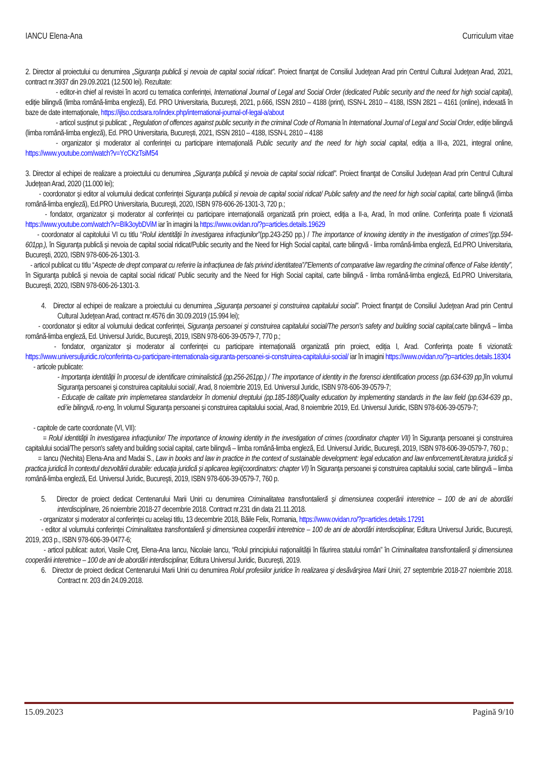IANCU Elena-Ana Curriculum vitae
2. Director al proiectului cu denumirea „Siguranţa publică şi nevoia de capital social ridicat”. Proiect finanţat de Consiliul Judeţean Arad prin Centrul Cultural Judeţean Arad, 2021, contract nr.3937 din 29.09.2021 (12.500 lei). Rezultate:
- editor-in chief al revistei în acord cu tematica conferinței, International Journal of Legal and Social Order (dedicated Public security and the need for high social capital), ediție bilingvă (limba română-limba engleză), Ed. PRO Universitaria, București, 2021, p.666, ISSN 2810 – 4188 (print), ISSN-L 2810 – 4188, ISSN 2821 – 4161 (online), indexată în baze de date internaționale, https://ijlso.ccdsara.ro/index.php/international-journal-of-legal-a/about
- articol susținut și publicat: „ Regulation of offences against public security in the criminal Code of Romania în International Journal of Legal and Social Order, ediție bilingvă (limba română-limba engleză), Ed. PRO Universitaria, București, 2021, ISSN 2810 – 4188, ISSN-L 2810 – 4188
- organizator și moderator al conferinței cu participare internațională Public security and the need for high social capital, ediția a III-a, 2021, integral online, https://www.youtube.com/watch?v=YcCKzTsiM54
3. Director al echipei de realizare a proiectului cu denumirea „Siguranţa publică şi nevoia de capital social ridicatl”. Proiect finanţat de Consiliul Judeţean Arad prin Centrul Cultural Judeţean Arad, 2020 (11.000 lei);
- coordonator și editor al volumului dedicat conferinței Siguranţa publică și nevoia de capital social ridicat/ Public safety and the need for high social capital, carte bilingvă (limba română-limba engleză), Ed.PRO Universitaria, Bucureşti, 2020, ISBN 978-606-26-1301-3, 720 p.;
- fondator, organizator și moderator al conferinței cu participare internațională organizată prin proiect, ediția a II-a, Arad, în mod online. Conferința poate fi vizionată https://www.youtube.com/watch?v=BIk3oybDViM iar în imagini la https://www.ovidan.ro/?p=articles.details.19629
- coordonator al capitolului VI cu titlu “Rolul identităţii în investigarea infracţiunilor”(pp.243-250 pp.) / The importance of knowing identity in the investigation of crimes”(pp.594-601pp.), în Siguranţa publică și nevoia de capital social ridicat/Public security and the Need for High Social capital, carte bilingvă - limba română-limba engleză, Ed.PRO Universitaria, Bucureşti, 2020, ISBN 978-606-26-1301-3.
- articol publicat cu titlu “Aspecte de drept comparat cu referire la infracțiunea de fals privind identitatea”/”Elements of comparative law regarding the criminal offence of False Identity”, în Siguranţa publică și nevoia de capital social ridicat/ Public security and the Need for High Social capital, carte bilingvă - limba română-limba engleză, Ed.PRO Universitaria, Bucureşti, 2020, ISBN 978-606-26-1301-3.
4. Director al echipei de realizare a proiectului cu denumirea „Siguranţa persoanei şi construirea capitalului social”. Proiect finanţat de Consiliul Judeţean Arad prin Centrul Cultural Judeţean Arad, contract nr.4576 din 30.09.2019 (15.994 lei);
- coordonator și editor al volumului dedicat conferinței, Siguranţa persoanei şi construirea capitalului social/The person's safety and building social capital, carte bilingvă – limba română-limba engleză, Ed. Universul Juridic, Bucureşti, 2019, ISBN 978-606-39-0579-7, 770 p.;
- fondator, organizator și moderator al conferinței cu participare internațională organizată prin proiect, ediția I, Arad. Conferința poate fi vizionată: https://www.universuljuridic.ro/conferinta-cu-participare-internationala-siguranta-persoanei-si-construirea-capitalului-social/ iar în imagini https://www.ovidan.ro/?p=articles.details.18304
- articole publicate:
- Importanța identității în procesul de identificare criminalistică (pp.256-261pp.) / The importance of identity in the forensci identification process (pp.634-639 pp.) în volumul Siguranţa persoanei şi construirea capitalului social/, Arad, 8 noiembrie 2019, Ed. Universul Juridic, ISBN 978-606-39-0579-7;
- Educație de calitate prin implemetarea standardelor în domeniul dreptului (pp.185-188)/Quality education by implementing standards in the law field (pp.634-639 pp., edi’ie bilingvă, ro-eng, în volumul Siguranţa persoanei şi construirea capitalului social, Arad, 8 noiembrie 2019, Ed. Universul Juridic, ISBN 978-606-39-0579-7;
- capitole de carte coordonate (VI, VII):
= Rolul identităţii în investigarea infracţiunilor/ The importance of knowing identity in the investigation of crimes (coordinator chapter VII) în Siguranţa persoanei şi construirea capitalului social/The person's safety and building social capital, carte bilingvă – limba română-limba engleză, Ed. Universul Juridic, Bucureşti, 2019, ISBN 978-606-39-0579-7, 760 p.;
= Iancu (Nechita) Elena-Ana and Madai S., Law in books and law in practice in the context of sustainable development: legal education and law enforcement/Literatura juridică și practica juridică în contextul dezvoltării durabile: educația juridică și aplicarea legii(coordinators: chapter VI) în Siguranţa persoanei şi construirea capitalului social, carte bilingvă – limba română-limba engleză, Ed. Universul Juridic, Bucureşti, 2019, ISBN 978-606-39-0579-7, 760 p.
5. Director de proiect dedicat Centenarului Marii Uniri cu denumirea Criminalitatea transfrontalieră şi dimensiunea cooperării interetnice – 100 de ani de abordări interdisciplinare, 26 noiembrie 2018-27 decembrie 2018. Contract nr.231 din data 21.11.2018.
- organizator și moderator al conferinței cu același titlu, 13 decembrie 2018, Băile Felix, Romania, https://www.ovidan.ro/?p=articles.details.17291
- editor al volumului conferinței Criminalitatea transfrontalieră şi dimensiunea cooperării interetnice – 100 de ani de abordări interdisciplinar, Editura Universul Juridic, București, 2019, 203 p., ISBN 978-606-39-0477-6;
- articol publicat: autori, Vasile Creţ, Elena-Ana Iancu, Nicolaie Iancu, “Rolul principiului naționalității în făurirea statului român” în Criminalitatea transfrontalieră şi dimensiunea cooperării interetnice – 100 de ani de abordări interdisciplinar, Editura Universul Juridic, București, 2019.
6. Director de proiect dedicat Centenarului Marii Uniri cu denumirea Rolul profesiilor juridice în realizarea şi desăvârşirea Marii Uniri, 27 septembrie 2018-27 noiembrie 2018. Contract nr. 203 din 24.09.2018.
15.09.2023 Pagină 9/10